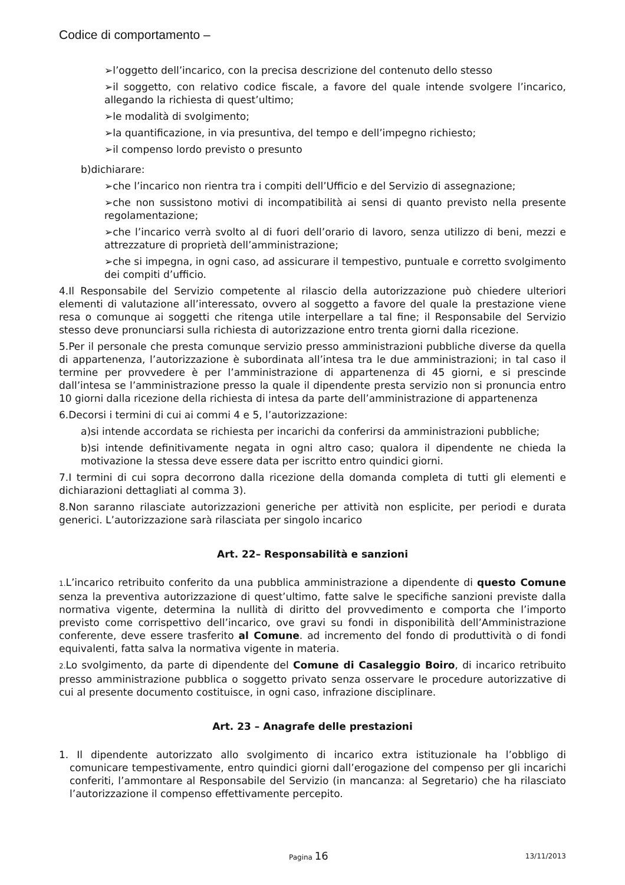Codice di comportamento –
➢l’oggetto dell’incarico, con la precisa descrizione del contenuto dello stesso
➢il soggetto, con relativo codice fiscale, a favore del quale intende svolgere l’incarico, allegando la richiesta di quest’ultimo;
➢le modalità di svolgimento;
➢la quantificazione, in via presuntiva, del tempo e dell’impegno richiesto;
➢il compenso lordo previsto o presunto
b)dichiarare:
➢che l’incarico non rientra tra i compiti dell’Ufficio e del Servizio di assegnazione;
➢che non sussistono motivi di incompatibilità ai sensi di quanto previsto nella presente regolamentazione;
➢che l’incarico verrà svolto al di fuori dell’orario di lavoro, senza utilizzo di beni, mezzi e attrezzature di proprietà dell’amministrazione;
➢che si impegna, in ogni caso, ad assicurare il tempestivo, puntuale e corretto svolgimento dei compiti d’ufficio.
4.Il Responsabile del Servizio competente al rilascio della autorizzazione può chiedere ulteriori elementi di valutazione all’interessato, ovvero al soggetto a favore del quale la prestazione viene resa o comunque ai soggetti che ritenga utile interpellare a tal fine; il Responsabile del Servizio stesso deve pronunciarsi sulla richiesta di autorizzazione entro trenta giorni dalla ricezione.
5.Per il personale che presta comunque servizio presso amministrazioni pubbliche diverse da quella di appartenenza, l’autorizzazione è subordinata all’intesa tra le due amministrazioni; in tal caso il termine per provvedere è per l’amministrazione di appartenenza di 45 giorni, e si prescinde dall’intesa se l’amministrazione presso la quale il dipendente presta servizio non si pronuncia entro 10 giorni dalla ricezione della richiesta di intesa da parte dell’amministrazione di appartenenza
6.Decorsi i termini di cui ai commi 4 e 5, l’autorizzazione:
a)si intende accordata se richiesta per incarichi da conferirsi da amministrazioni pubbliche;
b)si intende definitivamente negata in ogni altro caso; qualora il dipendente ne chieda la motivazione la stessa deve essere data per iscritto entro quindici giorni.
7.I termini di cui sopra decorrono dalla ricezione della domanda completa di tutti gli elementi e dichiarazioni dettagliati al comma 3).
8.Non saranno rilasciate autorizzazioni generiche per attività non esplicite, per periodi e durata generici. L’autorizzazione sarà rilasciata per singolo incarico
Art. 22– Responsabilità e sanzioni
1. L’incarico retribuito conferito da una pubblica amministrazione a dipendente di questo Comune senza la preventiva autorizzazione di quest’ultimo, fatte salve le specifiche sanzioni previste dalla normativa vigente, determina la nullità di diritto del provvedimento e comporta che l’importo previsto come corrispettivo dell’incarico, ove gravi su fondi in disponibilità dell’Amministrazione conferente, deve essere trasferito al Comune. ad incremento del fondo di produttività o di fondi equivalenti, fatta salva la normativa vigente in materia.
2. Lo svolgimento, da parte di dipendente del Comune di Casaleggio Boiro, di incarico retribuito presso amministrazione pubblica o soggetto privato senza osservare le procedure autorizzative di cui al presente documento costituisce, in ogni caso, infrazione disciplinare.
Art. 23 – Anagrafe delle prestazioni
1. Il dipendente autorizzato allo svolgimento di incarico extra istituzionale ha l’obbligo di comunicare tempestivamente, entro quindici giorni dall’erogazione del compenso per gli incarichi conferiti, l’ammontare al Responsabile del Servizio (in mancanza: al Segretario) che ha rilasciato l’autorizzazione il compenso effettivamente percepito.
Pagina 16 13/11/2013